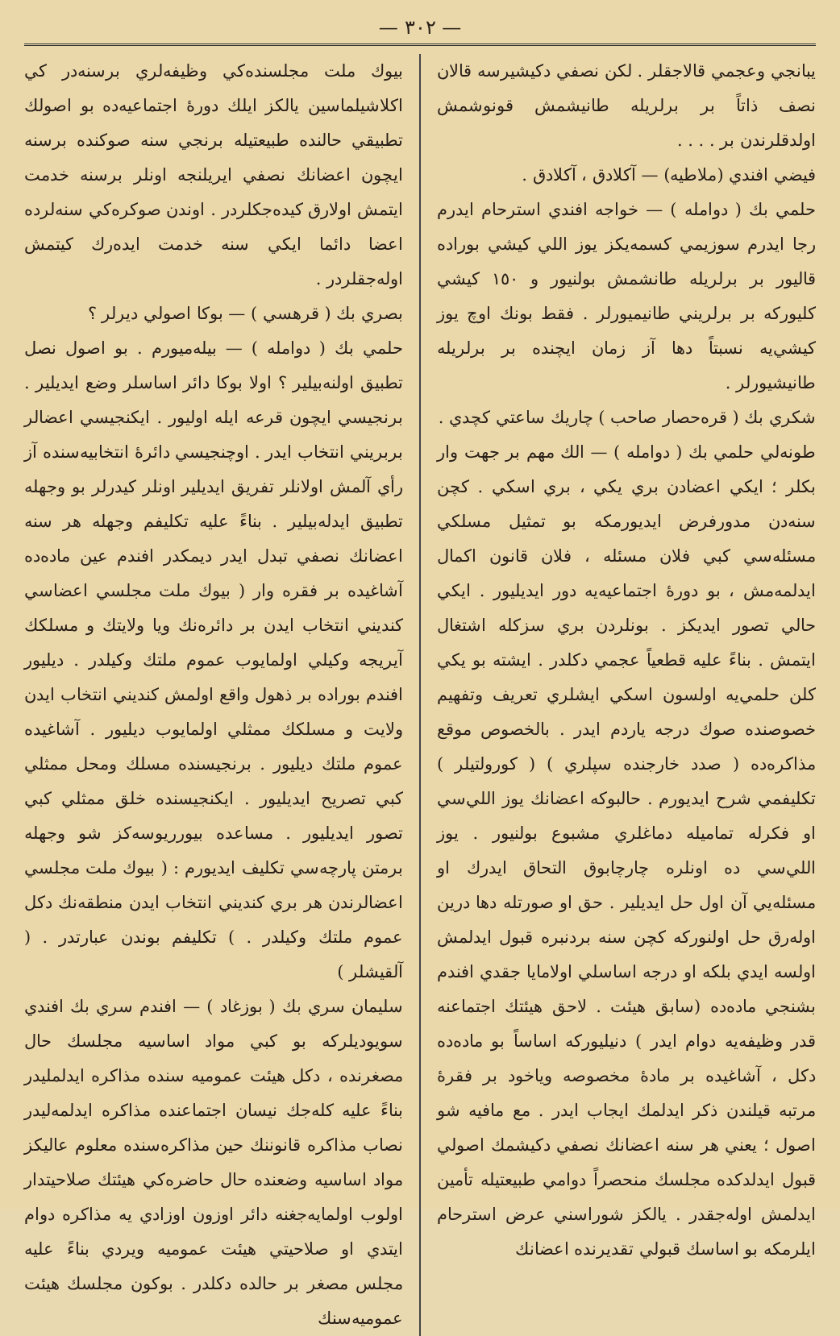— ٣٠٢ —
يبانجي وعجمي قالاجقلر . لكن نصفي دكيشيرسه قالان نصف ذاتاً بر برلريله طانيشمش قونوشمش اولدقلرندن بر . . . .
فيضي افندي (ملاطيه) — آكلادق ، آكلادق .
حلمي بك ( دوامله ) — خواجه افندي استرحام ايدرم رجا ايدرم سوزيمي كسمه‌يكز يوز اللي كيشي بوراده قاليور بر برلريله طانشمش بولنيور و ١٥٠ كيشي كليوركه بر برلريني طانيميورلر . فقط بونك اوچ يوز كيشي‌يه نسبتاً دها آز زمان ايچنده بر برلريله طانيشيورلر .
شكري بك ( قره‌حصار صاحب ) چاريك ساعتي كچدي .
طونه‌لي حلمي بك ( دوامله ) — الك مهم بر جهت وار بكلر ؛ ايكي اعضادن بري يكي ، بري اسكي . كچن سنه‌دن مدورفرض ايديورمكه بو تمثيل مسلكي مسئله‌سي كبي فلان مسئله ، فلان قانون اكمال ايدلمه‌مش ، بو دورهٔ اجتماعيه‌يه دور ايديليور . ايكي حالي تصور ايديكز . بونلردن بري سزكله اشتغال ايتمش . بناءً عليه قطعياً عجمي دكلدر . ايشته بو يكي كلن حلمي‌يه اولسون اسكي ايشلري تعريف وتفهيم خصوصنده صوك درجه ياردم ايدر . بالخصوص موقع مذاكره‌ده ( صدد خارجنده سپلري ) ( كورولتيلر ) تكليفمي شرح ايديورم . حالبوكه اعضانك يوز اللي‌سي او فكرله تماميله دماغلري مشبوع بولنيور . يوز اللي‌سي ده اونلره چارچابوق التحاق ايدرك او مسئله‌يي آن اول حل ايديلير . حق او صورتله دها درين اوله‌رق حل اولنوركه كچن سنه بردنبره قبول ايدلمش اولسه ايدي بلكه او درجه اساسلي اولامايا جقدي افندم بشنجي ماده‌ده (سابق هيئت . لاحق هيئتك اجتماعنه قدر وظيفه‌يه دوام ايدر ) دنيليوركه اساساً بو ماده‌ده دكل ، آشاغيده بر مادهٔ مخصوصه وياخود بر فقرهٔ مرتبه قيلندن ذكر ايدلمك ايجاب ايدر . مع مافيه شو اصول ؛ يعني هر سنه اعضانك نصفي دكيشمك اصولي قبول ايدلدكده مجلسك منحصراً دوامي طبيعتيله تأمين ايدلمش اوله‌جقدر . يالكز شوراسني عرض استرحام ايلرمكه بو اساسك قبولي تقديرنده اعضانك
بيوك ملت مجلسنده‌كي وظيفه‌لري برسنه‌در كي اكلاشيلماسين يالكز ايلك دورهٔ اجتماعيه‌ده بو اصولك تطبيقي حالنده طبيعتيله برنجي سنه صوكنده برسنه ايچون اعضانك نصفي ايريلنجه اونلر برسنه خدمت ايتمش اولارق كيده‌جكلردر . اوندن صوكره‌كي سنه‌لرده اعضا دائما ايكي سنه خدمت ايده‌رك كيتمش اوله‌جقلردر .
بصري بك ( قرهسي ) — بوكا اصولي ديرلر ؟
حلمي بك ( دوامله ) — بيله‌ميورم . بو اصول نصل تطبيق اولنه‌بيلير ؟ اولا بوكا دائر اساسلر وضع ايديلير . برنجيسي ايچون قرعه ايله اوليور . ايكنجيسي اعضالر بربريني انتخاب ايدر . اوچنجيسي دائرهٔ انتخابيه‌سنده آز رأي آلمش اولانلر تفريق ايديلير اونلر كيدرلر بو وجهله تطبيق ايدله‌بيلير . بناءً عليه تكليفم وجهله هر سنه اعضانك نصفي تبدل ايدر ديمكدر افندم عين ماده‌ده آشاغيده بر فقره وار ( بيوك ملت مجلسي اعضاسي كنديني انتخاب ايدن بر دائره‌نك ويا ولايتك و مسلكك آيريجه وكيلي اولمايوب عموم ملتك وكيلدر . ديليور افندم بوراده بر ذهول واقع اولمش كنديني انتخاب ايدن ولايت و مسلكك ممثلي اولمايوب ديليور . آشاغيده عموم ملتك ديليور . برنجيسنده مسلك ومحل ممثلي كبي تصريح ايديليور . ايكنجيسنده خلق ممثلي كبي تصور ايديليور . مساعده بيورريوسه‌كز شو وجهله برمتن پارچه‌سي تكليف ايديورم : ( بيوك ملت مجلسي اعضالرندن هر بري كنديني انتخاب ايدن منطقه‌نك دكل عموم ملتك وكيلدر . ) تكليفم بوندن عبارتدر . ( آلقيشلر )
سليمان سري بك ( بوزغاد ) — افندم سري بك افندي سويوديلركه بو كبي مواد اساسيه مجلسك حال مصغرنده ، دكل هيئت عموميه سنده مذاكره ايدلمليدر بناءً عليه كله‌جك نيسان اجتماعنده مذاكره ايدلمه‌ليدر نصاب مذاكره قانوننك حين مذاكره‌سنده معلوم عاليكز مواد اساسيه وضعنده حال حاضره‌كي هيئتك صلاحيتدار اولوب اولمايه‌جغنه دائر اوزون اوزادي يه مذاكره دوام ايتدي او صلاحيتي هيئت عموميه ويردي بناءً عليه مجلس مصغر بر حالده دكلدر . بوكون مجلسك هيئت عموميه‌سنك